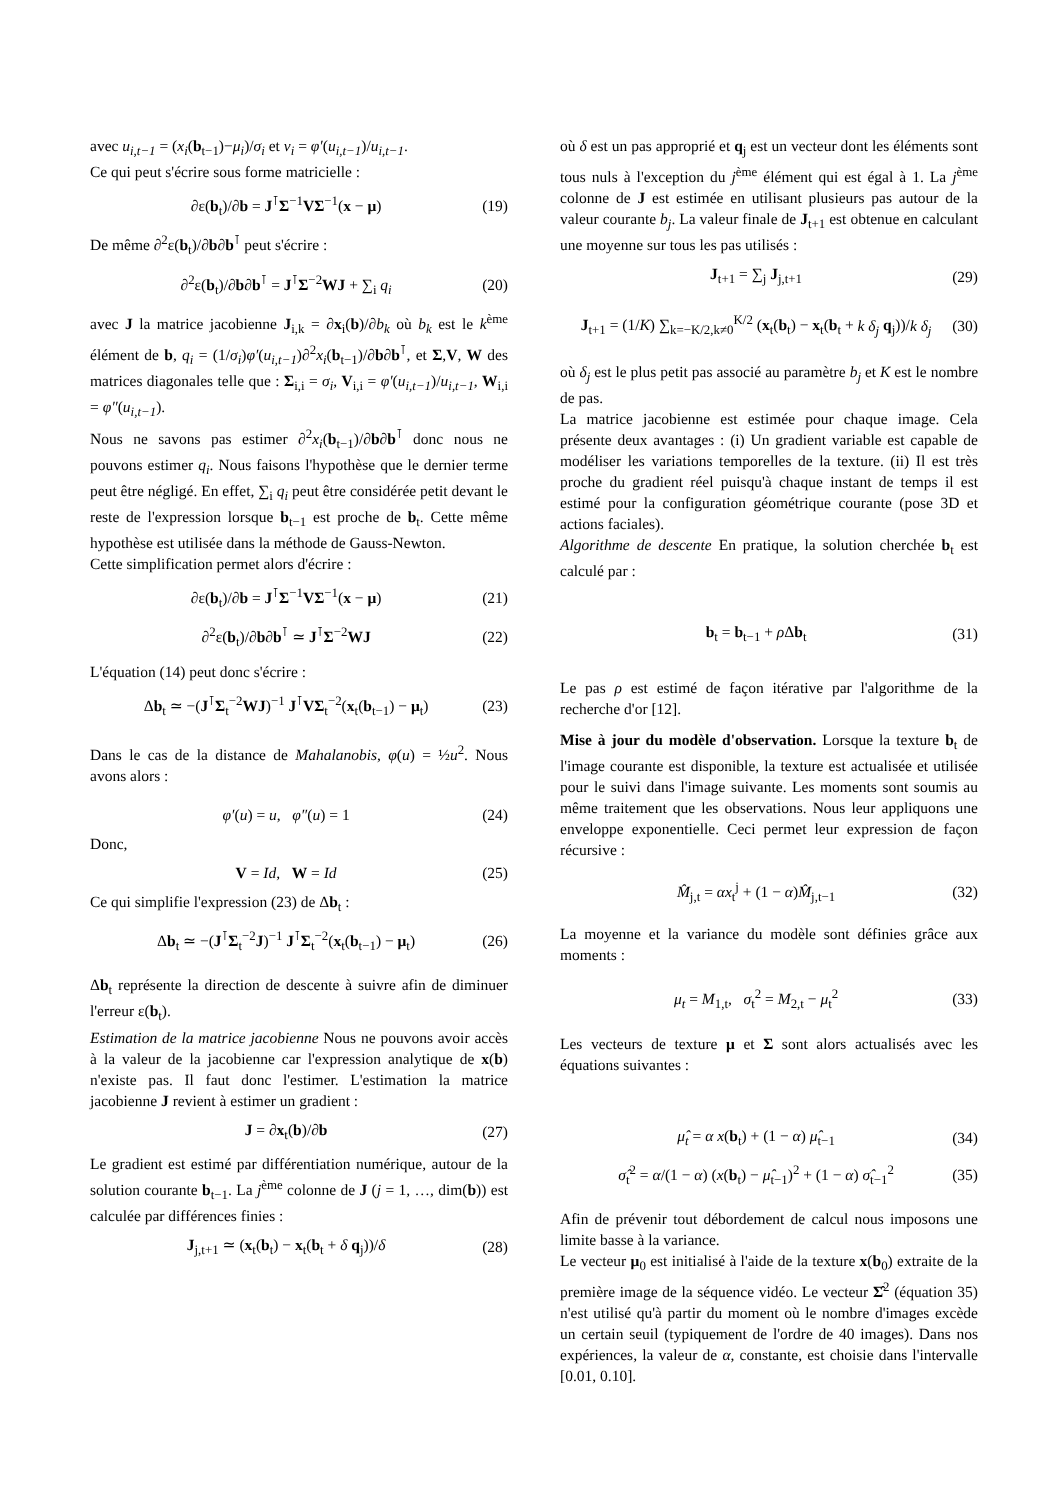avec u<sub>i,t−1</sub> = (x<sub>i</sub>(b<sub>t−1</sub>)−μ<sub>i</sub>)/σ<sub>i</sub> et v<sub>i</sub> = φ′(u<sub>i,t−1</sub>)/u<sub>i,t−1</sub>.
Ce qui peut s'écrire sous forme matricielle :
∂ε(b<sub>t</sub>)/∂b = J<sup>⊺</sup>Σ<sup>−1</sup>VΣ<sup>−1</sup>(x − μ) (19)
De même ∂<sup>2</sup>ε(b<sub>t</sub>)/∂b∂b<sup>⊺</sup> peut s'écrire :
∂<sup>2</sup>ε(b<sub>t</sub>)/∂b∂b<sup>⊺</sup> = J<sup>⊺</sup>Σ<sup>−2</sup>WJ + ∑<sub>i</sub> q<sub>i</sub> (20)
avec J la matrice jacobienne J<sub>i,k</sub> = ∂x<sub>i</sub>(b)/∂b<sub>k</sub> où b<sub>k</sub> est le k<sup>ème</sup> élément de b, q<sub>i</sub> = (1/σ<sub>i</sub>)φ′(u<sub>i,t−1</sub>)∂<sup>2</sup>x<sub>i</sub>(b<sub>t−1</sub>)/∂b∂b<sup>⊺</sup>, et Σ,V, W des matrices diagonales telle que : Σ<sub>i,i</sub> = σ<sub>i</sub>, V<sub>i,i</sub> = φ′(u<sub>i,t−1</sub>)/u<sub>i,t−1</sub>, W<sub>i,i</sub> = φ″(u<sub>i,t−1</sub>).
Nous ne savons pas estimer ∂<sup>2</sup>x<sub>i</sub>(b<sub>t−1</sub>)/∂b∂b<sup>⊺</sup> donc nous ne pouvons estimer q<sub>i</sub>. Nous faisons l'hypothèse que le dernier terme peut être négligé. En effet, ∑<sub>i</sub> q<sub>i</sub> peut être considérée petit devant le reste de l'expression lorsque b<sub>t−1</sub> est proche de b<sub>t</sub>. Cette même hypothèse est utilisée dans la méthode de Gauss-Newton.
Cette simplification permet alors d'écrire :
∂ε(b<sub>t</sub>)/∂b = J<sup>⊺</sup>Σ<sup>−1</sup>VΣ<sup>−1</sup>(x − μ) (21)
∂<sup>2</sup>ε(b<sub>t</sub>)/∂b∂b<sup>⊺</sup> ≃ J<sup>⊺</sup>Σ<sup>−2</sup>WJ (22)
L'équation (14) peut donc s'écrire :
Δb<sub>t</sub> ≃ −(J<sup>⊺</sup>Σ<sub>t</sub><sup>−2</sup>WJ)<sup>−1</sup> J<sup>⊺</sup>VΣ<sub>t</sub><sup>−2</sup>(x<sub>t</sub>(b<sub>t−1</sub>) − μ<sub>t</sub>) (23)
Dans le cas de la distance de Mahalanobis, φ(u) = ½u<sup>2</sup>. Nous avons alors :
φ′(u) = u, φ″(u) = 1 (24)
Donc,
V = Id, W = Id (25)
Ce qui simplifie l'expression (23) de Δb<sub>t</sub> :
Δb<sub>t</sub> ≃ −(J<sup>⊺</sup>Σ<sub>t</sub><sup>−2</sup>J)<sup>−1</sup> J<sup>⊺</sup>Σ<sub>t</sub><sup>−2</sup>(x<sub>t</sub>(b<sub>t−1</sub>) − μ<sub>t</sub>) (26)
Δb<sub>t</sub> représente la direction de descente à suivre afin de diminuer l'erreur ε(b<sub>t</sub>).
Estimation de la matrice jacobienne Nous ne pouvons avoir accès à la valeur de la jacobienne car l'expression analytique de x(b) n'existe pas. Il faut donc l'estimer. L'estimation la matrice jacobienne J revient à estimer un gradient :
J = ∂x<sub>t</sub>(b)/∂b (27)
Le gradient est estimé par différentiation numérique, autour de la solution courante b<sub>t−1</sub>. La j<sup>ème</sup> colonne de J (j = 1, …, dim(b)) est calculée par différences finies :
J<sub>j,t+1</sub> ≃ (x<sub>t</sub>(b<sub>t</sub>) − x<sub>t</sub>(b<sub>t</sub> + δ q<sub>j</sub>))/δ (28)
où δ est un pas approprié et q<sub>j</sub> est un vecteur dont les éléments sont tous nuls à l'exception du j<sup>ème</sup> élément qui est égal à 1. La j<sup>ème</sup> colonne de J est estimée en utilisant plusieurs pas autour de la valeur courante b<sub>j</sub>. La valeur finale de J<sub>t+1</sub> est obtenue en calculant une moyenne sur tous les pas utilisés :
J<sub>t+1</sub> = ∑<sub>j</sub> J<sub>j,t+1</sub> (29)
J<sub>t+1</sub> = (1/K) ∑<sub>k=−K/2,k≠0</sub><sup>K/2</sup> (x<sub>t</sub>(b<sub>t</sub>) − x<sub>t</sub>(b<sub>t</sub> + k δ<sub>j</sub> q<sub>j</sub>))/k δ<sub>j</sub> (30)
où δ<sub>j</sub> est le plus petit pas associé au paramètre b<sub>j</sub> et K est le nombre de pas.
La matrice jacobienne est estimée pour chaque image. Cela présente deux avantages : (i) Un gradient variable est capable de modéliser les variations temporelles de la texture. (ii) Il est très proche du gradient réel puisqu'à chaque instant de temps il est estimé pour la configuration géométrique courante (pose 3D et actions faciales).
Algorithme de descente En pratique, la solution cherchée b<sub>t</sub> est calculé par :
b<sub>t</sub> = b<sub>t−1</sub> + ρ Δb<sub>t</sub> (31)
Le pas ρ est estimé de façon itérative par l'algorithme de la recherche d'or [12].
Mise à jour du modèle d'observation. Lorsque la texture b<sub>t</sub> de l'image courante est disponible, la texture est actualisée et utilisée pour le suivi dans l'image suivante. Les moments sont soumis au même traitement que les observations. Nous leur appliquons une enveloppe exponentielle. Ceci permet leur expression de façon récursive :
M̂<sub>j,t</sub> = αx<sub>t</sub><sup>j</sup> + (1 − α)M̂<sub>j,t−1</sub> (32)
La moyenne et la variance du modèle sont définies grâce aux moments :
μ<sub>t</sub> = M<sub>1,t</sub>, σ<sub>t</sub><sup>2</sup> = M<sub>2,t</sub> − μ<sub>t</sub><sup>2</sup> (33)
Les vecteurs de texture μ et Σ sont alors actualisés avec les équations suivantes :
μ̂<sub>t</sub> = α x(b<sub>t</sub>) + (1 − α) μ̂<sub>t−1</sub> (34)
σ̂<sub>t</sub><sup>2</sup> = α/(1 − α) (x(b<sub>t</sub>) − μ̂<sub>t−1</sub>)<sup>2</sup> + (1 − α) σ̂<sub>t−1</sub><sup>2</sup> (35)
Afin de prévenir tout débordement de calcul nous imposons une limite basse à la variance.
Le vecteur μ<sub>0</sub> est initialisé à l'aide de la texture x(b<sub>0</sub>) extraite de la première image de la séquence vidéo. Le vecteur Σ̂<sup>2</sup> (équation 35) n'est utilisé qu'à partir du moment où le nombre d'images excède un certain seuil (typiquement de l'ordre de 40 images). Dans nos expériences, la valeur de α, constante, est choisie dans l'intervalle [0.01, 0.10].